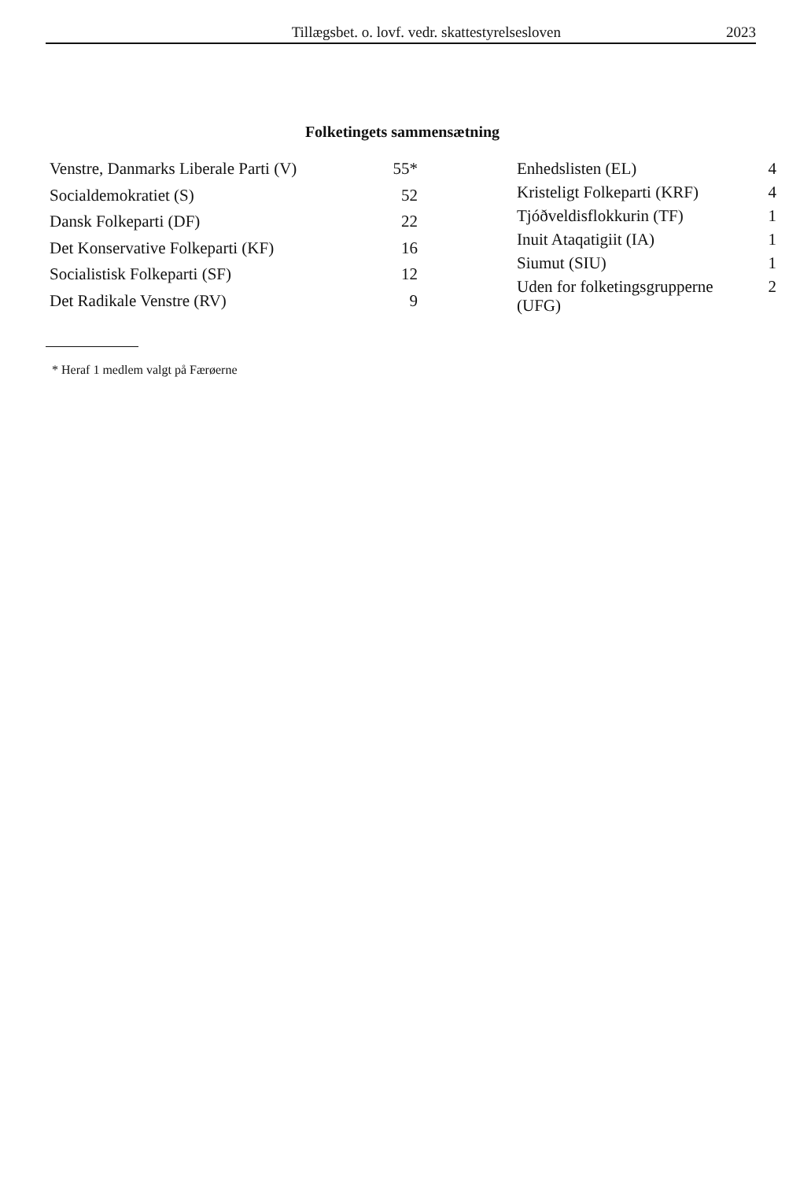Tillægsbet. o. lovf. vedr. skattestyrelsesloven 2023
Folketingets sammensætning
| Venstre, Danmarks Liberale Parti (V) | 55* |
| Socialdemokratiet (S) | 52 |
| Dansk Folkeparti (DF) | 22 |
| Det Konservative Folkeparti (KF) | 16 |
| Socialistisk Folkeparti (SF) | 12 |
| Det Radikale Venstre (RV) | 9 |
| Enhedslisten (EL) | 4 |
| Kristeligt Folkeparti (KRF) | 4 |
| Tjóðveldisflokkurin (TF) | 1 |
| Inuit Ataqatigiit (IA) | 1 |
| Siumut (SIU) | 1 |
| Uden for folketingsgrupperne (UFG) | 2 |
* Heraf 1 medlem valgt på Færøerne